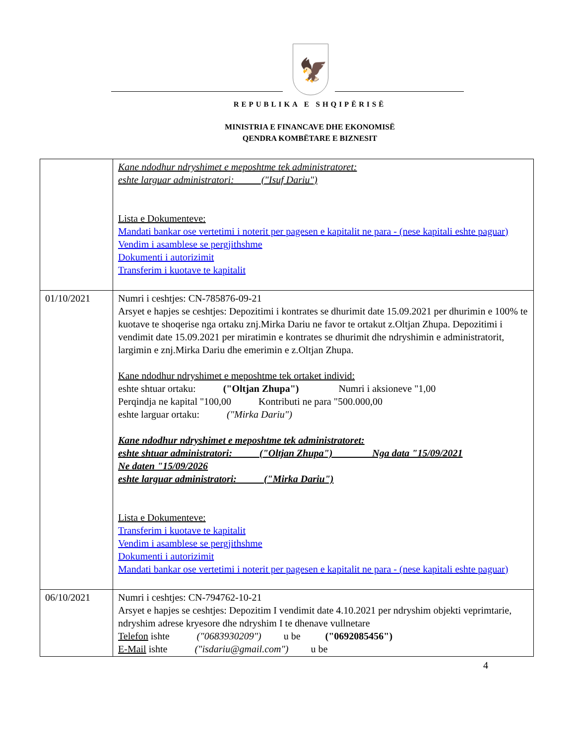🦅
REPUBLIKA E SHQIPËRISË
MINISTRIA E FINANCAVE DHE EKONOMISË
QENDRA KOMBËTARE E BIZNESIT
| | Kane ndodhur ndryshimet e meposhtme tek administratoret: eshte larguar administratori: ("Isuf Dariu") Lista e Dokumenteve: Mandati bankar ose vertetimi i noterit per pagesen e kapitalit ne para - (nese kapitali eshte paguar) Vendim i asamblese se pergjithshme Dokumenti i autorizimit Transferim i kuotave te kapitalit |
| 01/10/2021 | Numri i ceshtjes: CN-785876-09-21 Arsyet e hapjes se ceshtjes: Depozitimi i kontrates se dhurimit date 15.09.2021 per dhurimin e 100% te kuotave te shoqerise nga ortaku znj.Mirka Dariu ne favor te ortakut z.Oltjan Zhupa. Depozitimi i vendimit date 15.09.2021 per miratimin e kontrates se dhurimit dhe ndryshimin e administratorit, largimin e znj.Mirka Dariu dhe emerimin e z.Oltjan Zhupa. Kane ndodhur ndryshimet e meposhtme tek ortaket individ: eshte shtuar ortaku: ("Oltjan Zhupa") Numri i aksioneve "1,00 Perqindja ne kapital "100,00 Kontributi ne para "500.000,00 eshte larguar ortaku: ("Mirka Dariu") Kane ndodhur ndryshimet e meposhtme tek administratoret: eshte shtuar administratori: ("Oltjan Zhupa") Nga data "15/09/2021 Ne daten "15/09/2026 eshte larguar administratori: ("Mirka Dariu") Lista e Dokumenteve: Transferim i kuotave te kapitalit Vendim i asamblese se pergjithshme Dokumenti i autorizimit Mandati bankar ose vertetimi i noterit per pagesen e kapitalit ne para - (nese kapitali eshte paguar) |
| 06/10/2021 | Numri i ceshtjes: CN-794762-10-21 Arsyet e hapjes se ceshtjes: Depozitim I vendimit date 4.10.2021 per ndryshim objekti veprimtarie, ndryshim adrese kryesore dhe ndryshim I te dhenave vullnetare Telefon ishte ("0683930209") u be ("0692085456") E-Mail ishte ("isdariu@gmail.com") u be |
4